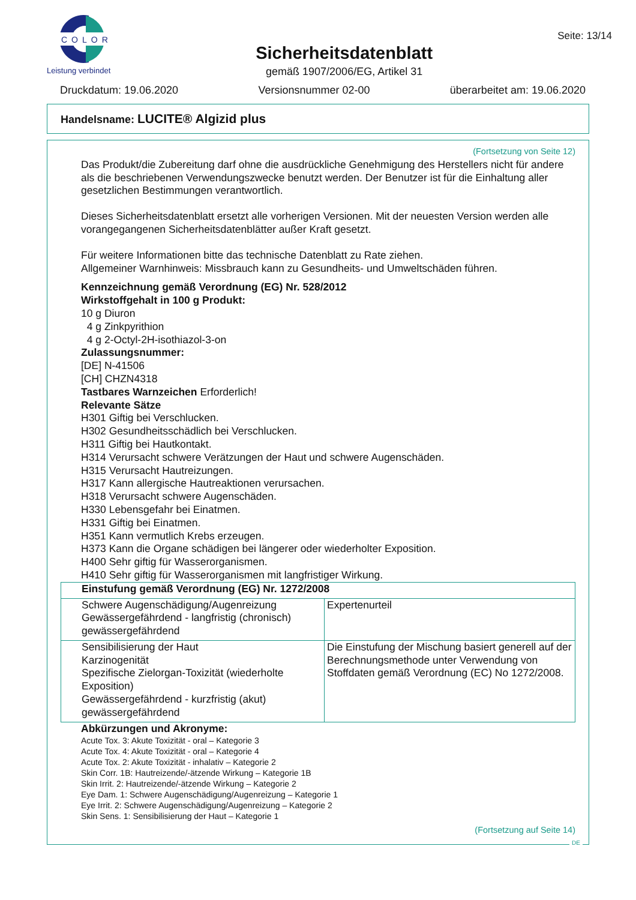COLOR
Leistung verbindet
Sicherheitsdatenblatt
gemäß 1907/2006/EG, Artikel 31
Seite: 13/14
Druckdatum: 19.06.2020 Versionsnummer 02-00 überarbeitet am: 19.06.2020
Handelsname: LUCITE® Algizid plus
(Fortsetzung von Seite 12)
Das Produkt/die Zubereitung darf ohne die ausdrückliche Genehmigung des Herstellers nicht für andere als die beschriebenen Verwendungszwecke benutzt werden. Der Benutzer ist für die Einhaltung aller gesetzlichen Bestimmungen verantwortlich.
Dieses Sicherheitsdatenblatt ersetzt alle vorherigen Versionen. Mit der neuesten Version werden alle vorangegangenen Sicherheitsdatenblätter außer Kraft gesetzt.
Für weitere Informationen bitte das technische Datenblatt zu Rate ziehen.
Allgemeiner Warnhinweis: Missbrauch kann zu Gesundheits- und Umweltschäden führen.
Kennzeichnung gemäß Verordnung (EG) Nr. 528/2012
Wirkstoffgehalt in 100 g Produkt:
10 g Diuron
4 g Zinkpyrithion
4 g 2-Octyl-2H-isothiazol-3-on
Zulassungsnummer:
[DE] N-41506
[CH] CHZN4318
Tastbares Warnzeichen Erforderlich!
Relevante Sätze
H301 Giftig bei Verschlucken.
H302 Gesundheitsschädlich bei Verschlucken.
H311 Giftig bei Hautkontakt.
H314 Verursacht schwere Verätzungen der Haut und schwere Augenschäden.
H315 Verursacht Hautreizungen.
H317 Kann allergische Hautreaktionen verursachen.
H318 Verursacht schwere Augenschäden.
H330 Lebensgefahr bei Einatmen.
H331 Giftig bei Einatmen.
H351 Kann vermutlich Krebs erzeugen.
H373 Kann die Organe schädigen bei längerer oder wiederholter Exposition.
H400 Sehr giftig für Wasserorganismen.
H410 Sehr giftig für Wasserorganismen mit langfristiger Wirkung.
| Einstufung gemäß Verordnung (EG) Nr. 1272/2008 | |
| Schwere Augenschädigung/Augenreizung Gewässergefährdend - langfristig (chronisch) gewässergefährdend | Expertenurteil |
| Sensibilisierung der Haut Karzinogenität Spezifische Zielorgan-Toxizität (wiederholte Exposition) Gewässergefährdend - kurzfristig (akut) gewässergefährdend | Die Einstufung der Mischung basiert generell auf der Berechnungsmethode unter Verwendung von Stoffdaten gemäß Verordnung (EC) No 1272/2008. |
Abkürzungen und Akronyme:
Acute Tox. 3: Akute Toxizität - oral – Kategorie 3
Acute Tox. 4: Akute Toxizität - oral – Kategorie 4
Acute Tox. 2: Akute Toxizität - inhalativ – Kategorie 2
Skin Corr. 1B: Hautreizende/-ätzende Wirkung – Kategorie 1B
Skin Irrit. 2: Hautreizende/-ätzende Wirkung – Kategorie 2
Eye Dam. 1: Schwere Augenschädigung/Augenreizung – Kategorie 1
Eye Irrit. 2: Schwere Augenschädigung/Augenreizung – Kategorie 2
Skin Sens. 1: Sensibilisierung der Haut – Kategorie 1
(Fortsetzung auf Seite 14)
DE